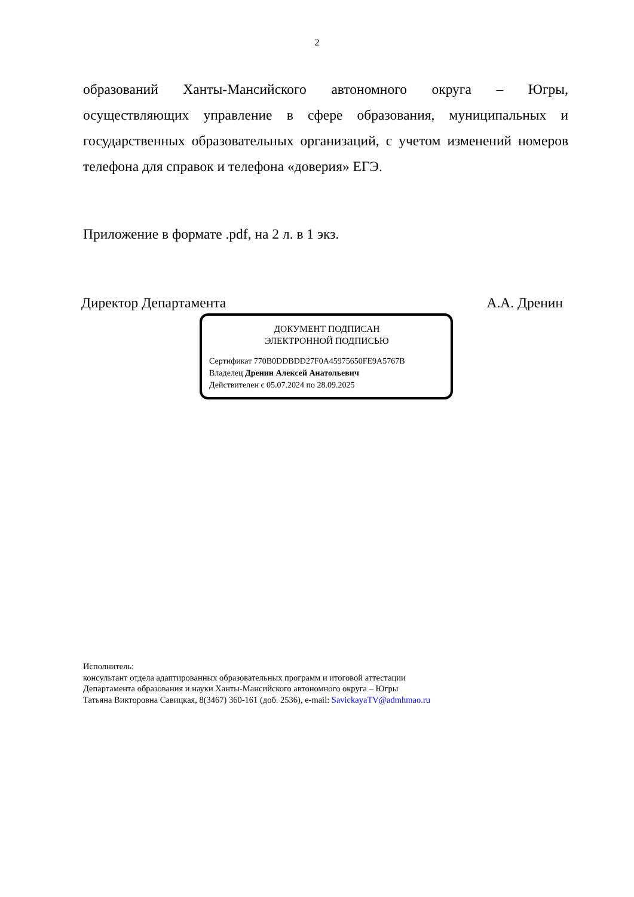2
образований Ханты-Мансийского автономного округа – Югры, осуществляющих управление в сфере образования, муниципальных и государственных образовательных организаций, с учетом изменений номеров телефона для справок и телефона «доверия» ЕГЭ.
Приложение в формате .pdf, на 2 л. в 1 экз.
Директор Департамента А.А. Дренин
ДОКУМЕНТ ПОДПИСАН
ЭЛЕКТРОННОЙ ПОДПИСЬЮ
Сертификат 770B0DDBDD27F0A45975650FE9A5767B
Владелец Дренин Алексей Анатольевич
Действителен с 05.07.2024 по 28.09.2025
Исполнитель:
консультант отдела адаптированных образовательных программ и итоговой аттестации
Департамента образования и науки Ханты-Мансийского автономного округа – Югры
Татьяна Викторовна Савицкая, 8(3467) 360-161 (доб. 2536), e-mail: SavickayaTV@admhmao.ru